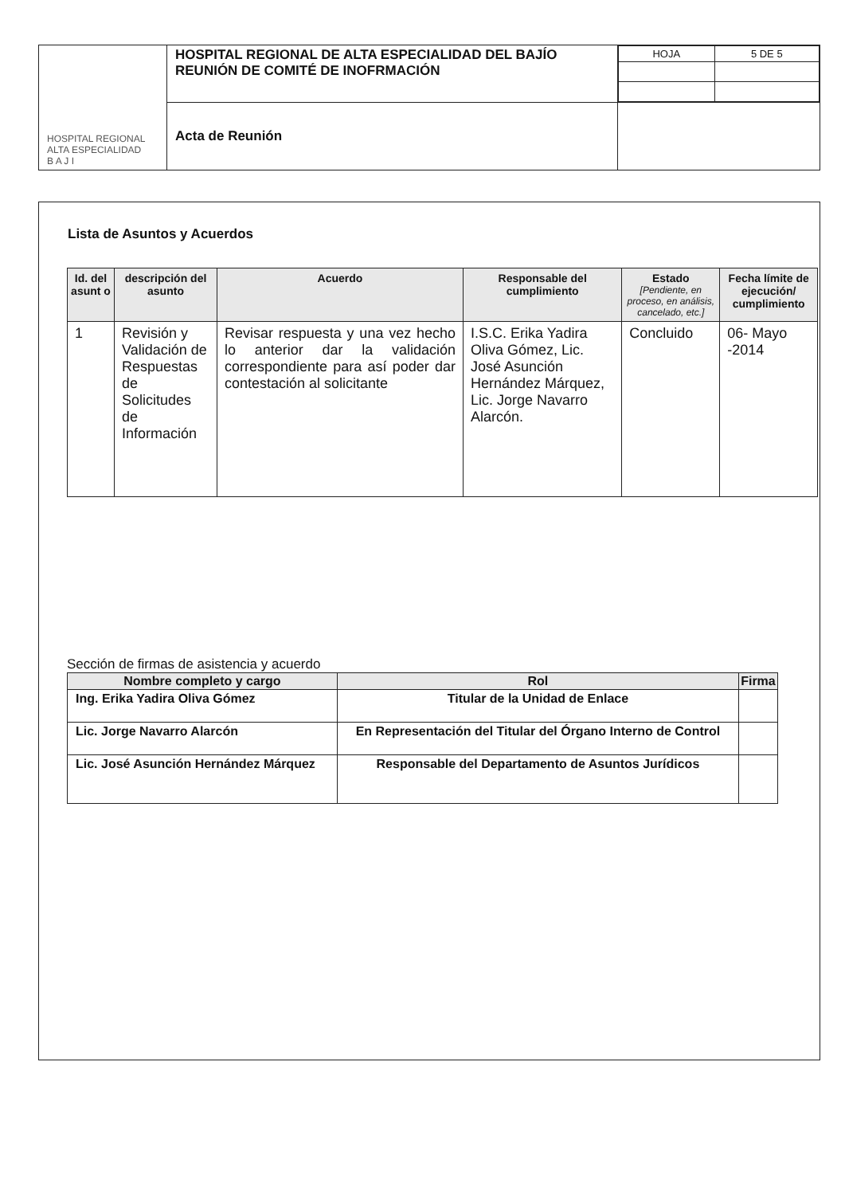| HOSPITAL REGIONAL ALTA ESPECIALIDAD B A J I | HOSPITAL REGIONAL DE ALTA ESPECIALIDAD DEL BAJÍO REUNIÓN DE COMITÉ DE INOFRMACIÓN | / HOJA / 5 DE 5 / |
| | Acta de Reunión | |
Lista de Asuntos y Acuerdos
| Id. del asunt o | descripción del asunto | Acuerdo | Responsable del cumplimiento | Estado [Pendiente, en proceso, en análisis, cancelado, etc.] | Fecha límite de ejecución/ cumplimiento |
| --- | --- | --- | --- | --- | --- |
| 1 | Revisión y Validación de Respuestas de Solicitudes de Información | Revisar respuesta y una vez hecho lo anterior dar la validación correspondiente para así poder dar contestación al solicitante | I.S.C. Erika Yadira Oliva Gómez, Lic. José Asunción Hernández Márquez, Lic. Jorge Navarro Alarcón. | Concluido | 06- Mayo -2014 |
Sección de firmas de asistencia y acuerdo
| Nombre completo y cargo | Rol | Firma |
| --- | --- | --- |
| Ing. Erika Yadira Oliva Gómez | Titular de la Unidad de Enlace | |
| Lic. Jorge Navarro Alarcón | En Representación del Titular del Órgano Interno de Control | |
| Lic. José Asunción Hernández Márquez | Responsable del Departamento de Asuntos Jurídicos | |